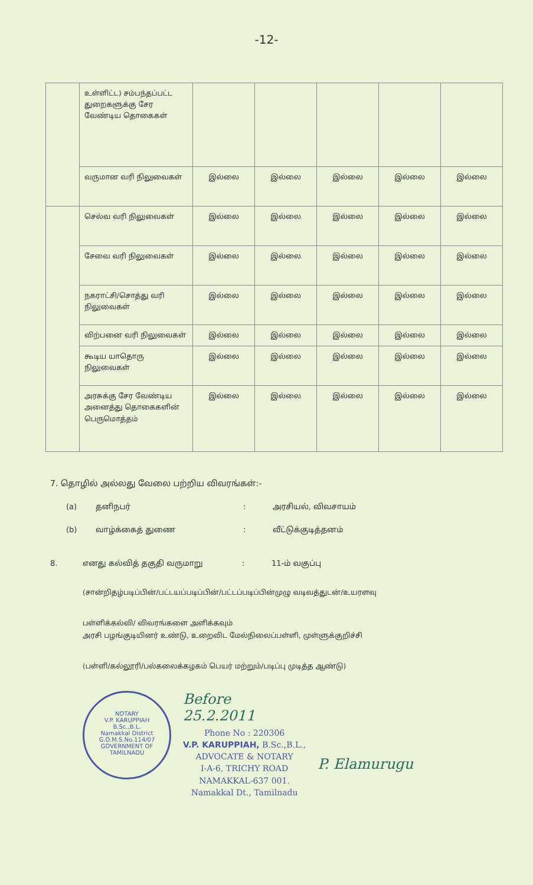-12-
| | உள்ளிட்ட) சம்பந்தப்பட்ட துறைகளுக்கு சேர வேண்டிய தொகைகள் | | | | | |
| | வருமான வரி நிலுவைகள் | இல்லை | இல்லை | இல்லை | இல்லை | இல்லை |
| | செல்வ வரி நிலுவைகள் | இல்லை | இல்லை | இல்லை | இல்லை | இல்லை |
| | சேவை வரி நிலுவைகள் | இல்லை | இல்லை | இல்லை | இல்லை | இல்லை |
| | நகராட்சி/சொத்து வரி நிலுவைகள் | இல்லை | இல்லை | இல்லை | இல்லை | இல்லை |
| | விற்பனை வரி நிலுவைகள் | இல்லை | இல்லை | இல்லை | இல்லை | இல்லை |
| | கூடிய யாதொரு நிலுவைகள் | இல்லை | இல்லை | இல்லை | இல்லை | இல்லை |
| | அரசுக்கு சேர வேண்டிய அனைத்து தொகைகளின் பெருமொத்தம் | இல்லை | இல்லை | இல்லை | இல்லை | இல்லை |
7. தொழில் அல்லது வேலை பற்றிய விவரங்கள்:-
(a) தனிநபர்: அரசியல், விவசாயம்
(b) வாழ்க்கைத் துணை: வீட்டுக்குடித்தனம்
8. எனது கல்வித் தகுதி வருமாறு: 11-ம் வகுப்பு
(சான்றிதழ்படிப்பின்/பட்டயப்படிப்பின்/பட்டப்படிப்பின்முழு வடிவத்துடன்/உயரளவு
பள்ளிக்கல்வி/ விவரங்களை அளிக்கவும்
அரசி பழங்குடியினர் உண்டு, உறைவிட மேல்நிலைப்பள்ளி, முள்ளுக்குறிச்சி
(பள்ளி/கல்லூரி/பல்கலைக்கழகம் பெயர் மற்றும்/படிப்பு முடித்த ஆண்டு)
NOTARY
V.P. KARUPPIAH
B.Sc.,B.L.
Namakkal District
G.O.M.S.No.114/07
GOVERNMENT OF TAMILNADU
Before
25.2.2011
Phone No : 220306
V.P. KARUPPIAH, B.Sc.,B.L.,
ADVOCATE & NOTARY
I-A-6, TRICHY ROAD
NAMAKKAL-637 001.
Namakkal Dt., Tamilnadu
P. Elamurugu